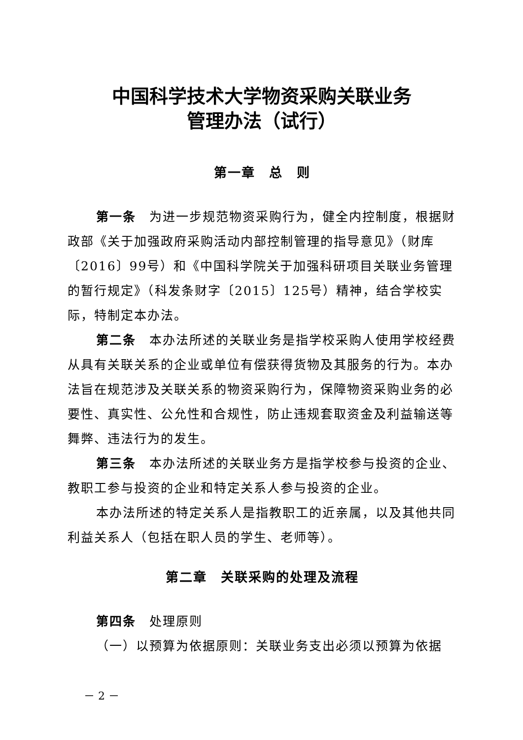中国科学技术大学物资采购关联业务
管理办法（试行）
第一章　总　则
第一条　为进一步规范物资采购行为，健全内控制度，根据财政部《关于加强政府采购活动内部控制管理的指导意见》（财库〔2016〕99号）和《中国科学院关于加强科研项目关联业务管理的暂行规定》（科发条财字〔2015〕125号）精神，结合学校实际，特制定本办法。
第二条　本办法所述的关联业务是指学校采购人使用学校经费从具有关联关系的企业或单位有偿获得货物及其服务的行为。本办法旨在规范涉及关联关系的物资采购行为，保障物资采购业务的必要性、真实性、公允性和合规性，防止违规套取资金及利益输送等舞弊、违法行为的发生。
第三条　本办法所述的关联业务方是指学校参与投资的企业、教职工参与投资的企业和特定关系人参与投资的企业。
本办法所述的特定关系人是指教职工的近亲属，以及其他共同利益关系人（包括在职人员的学生、老师等）。
第二章　关联采购的处理及流程
第四条　处理原则
（一）以预算为依据原则：关联业务支出必须以预算为依据
－ 2 －